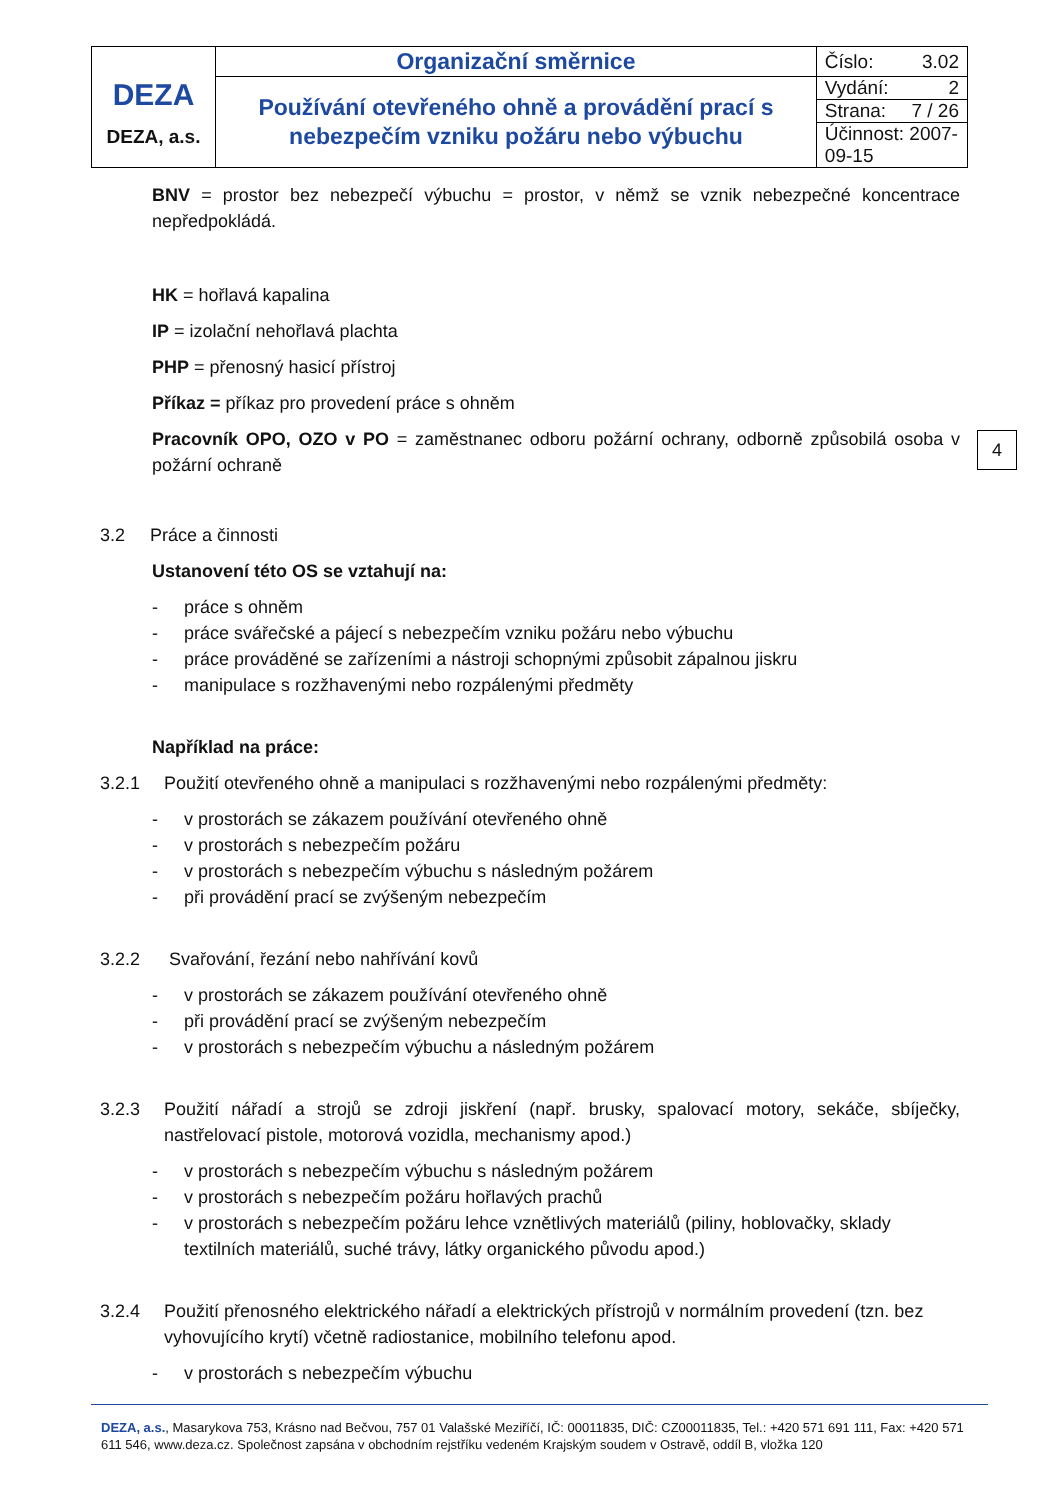| DEZA DEZA, a.s. | Organizační směrnice | Číslo: 3.02 |
| | Používání otevřeného ohně a provádění prací s nebezpečím vzniku požáru nebo výbuchu | Vydání: 2 |
| | | Strana: 7 / 26 |
| | | Účinnost: 2007-09-15 |
4
BNV = prostor bez nebezpečí výbuchu = prostor, v němž se vznik nebezpečné koncentrace nepředpokládá.
HK = hořlavá kapalina
IP = izolační nehořlavá plachta
PHP = přenosný hasicí přístroj
Příkaz = příkaz pro provedení práce s ohněm
Pracovník OPO, OZO v PO = zaměstnanec odboru požární ochrany, odborně způsobilá osoba v požární ochraně
3.2 Práce a činnosti
Ustanovení této OS se vztahují na:
- práce s ohněm
- práce svářečské a pájecí s nebezpečím vzniku požáru nebo výbuchu
- práce prováděné se zařízeními a nástroji schopnými způsobit zápalnou jiskru
- manipulace s rozžhavenými nebo rozpálenými předměty
Například na práce:
3.2.1 Použití otevřeného ohně a manipulaci s rozžhavenými nebo rozpálenými předměty:
- v prostorách se zákazem používání otevřeného ohně
- v prostorách s nebezpečím požáru
- v prostorách s nebezpečím výbuchu s následným požárem
- při provádění prací se zvýšeným nebezpečím
3.2.2 Svařování, řezání nebo nahřívání kovů
- v prostorách se zákazem používání otevřeného ohně
- při provádění prací se zvýšeným nebezpečím
- v prostorách s nebezpečím výbuchu a následným požárem
3.2.3 Použití nářadí a strojů se zdroji jiskření (např. brusky, spalovací motory, sekáče, sbíječky, nastřelovací pistole, motorová vozidla, mechanismy apod.)
- v prostorách s nebezpečím výbuchu s následným požárem
- v prostorách s nebezpečím požáru hořlavých prachů
- v prostorách s nebezpečím požáru lehce vznětlivých materiálů (piliny, hoblovačky, sklady textilních materiálů, suché trávy, látky organického původu apod.)
3.2.4 Použití přenosného elektrického nářadí a elektrických přístrojů v normálním provedení (tzn. bez vyhovujícího krytí) včetně radiostanice, mobilního telefonu apod.
- v prostorách s nebezpečím výbuchu
DEZA, a.s., Masarykova 753, Krásno nad Bečvou, 757 01 Valašské Meziříčí, IČ: 00011835, DIČ: CZ00011835, Tel.: +420 571 691 111, Fax: +420 571 611 546, www.deza.cz. Společnost zapsána v obchodním rejstříku vedeném Krajským soudem v Ostravě, oddíl B, vložka 120